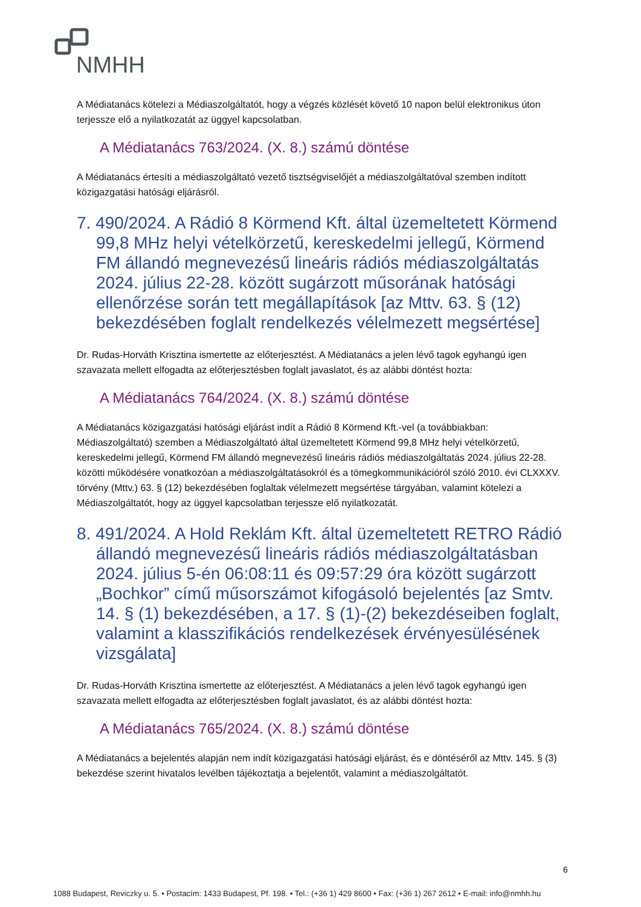NMHH
A Médiatanács kötelezi a Médiaszolgáltatót, hogy a végzés közlését követő 10 napon belül elektronikus úton terjessze elő a nyilatkozatát az üggyel kapcsolatban.
A Médiatanács 763/2024. (X. 8.) számú döntése
A Médiatanács értesíti a médiaszolgáltató vezető tisztségviselőjét a médiaszolgáltatóval szemben indított közigazgatási hatósági eljárásról.
7. 490/2024. A Rádió 8 Körmend Kft. által üzemeltetett Körmend 99,8 MHz helyi vételkörzetű, kereskedelmi jellegű, Körmend FM állandó megnevezésű lineáris rádiós médiaszolgáltatás 2024. július 22-28. között sugárzott műsorának hatósági ellenőrzése során tett megállapítások [az Mttv. 63. § (12) bekezdésében foglalt rendelkezés vélelmezett megsértése]
Dr. Rudas-Horváth Krisztina ismertette az előterjesztést. A Médiatanács a jelen lévő tagok egyhangú igen szavazata mellett elfogadta az előterjesztésben foglalt javaslatot, és az alábbi döntést hozta:
A Médiatanács 764/2024. (X. 8.) számú döntése
A Médiatanács közigazgatási hatósági eljárást indít a Rádió 8 Körmend Kft.-vel (a továbbiakban: Médiaszolgáltató) szemben a Médiaszolgáltató által üzemeltetett Körmend 99,8 MHz helyi vételkörzetű, kereskedelmi jellegű, Körmend FM állandó megnevezésű lineáris rádiós médiaszolgáltatás 2024. július 22-28. közötti működésére vonatkozóan a médiaszolgáltatásokról és a tömegkommunikációról szóló 2010. évi CLXXXV. törvény (Mttv.) 63. § (12) bekezdésében foglaltak vélelmezett megsértése tárgyában, valamint kötelezi a Médiaszolgáltatót, hogy az üggyel kapcsolatban terjessze elő nyilatkozatát.
8. 491/2024. A Hold Reklám Kft. által üzemeltetett RETRO Rádió állandó megnevezésű lineáris rádiós médiaszolgáltatásban 2024. július 5-én 06:08:11 és 09:57:29 óra között sugárzott „Bochkor” című műsorszámot kifogásoló bejelentés [az Smtv. 14. § (1) bekezdésében, a 17. § (1)-(2) bekezdéseiben foglalt, valamint a klasszifikációs rendelkezések érvényesülésének vizsgálata]
Dr. Rudas-Horváth Krisztina ismertette az előterjesztést. A Médiatanács a jelen lévő tagok egyhangú igen szavazata mellett elfogadta az előterjesztésben foglalt javaslatot, és az alábbi döntést hozta:
A Médiatanács 765/2024. (X. 8.) számú döntése
A Médiatanács a bejelentés alapján nem indít közigazgatási hatósági eljárást, és e döntéséről az Mttv. 145. § (3) bekezdése szerint hivatalos levélben tájékoztatja a bejelentőt, valamint a médiaszolgáltatót.
6
1088 Budapest, Reviczky u. 5. • Postacím: 1433 Budapest, Pf. 198. • Tel.: (+36 1) 429 8600 • Fax: (+36 1) 267 2612 • E-mail: info@nmhh.hu